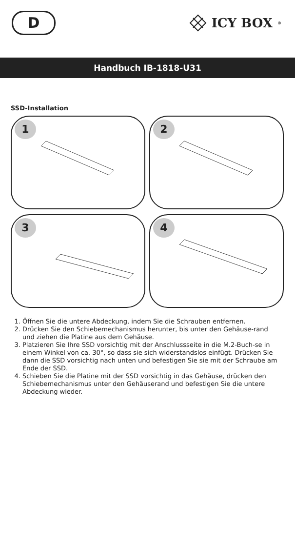D
ICY BOX<sup>®</sup>
Handbuch IB-1818-U31
SSD-Installation
1
2
3
4
1. Öffnen Sie die untere Abdeckung, indem Sie die Schrauben entfernen.
2. Drücken Sie den Schiebemechanismus herunter, bis unter den Gehäuse-rand und ziehen die Platine aus dem Gehäuse.
3. Platzieren Sie Ihre SSD vorsichtig mit der Anschlussseite in die M.2-Buch-se in einem Winkel von ca. 30°, so dass sie sich widerstandslos einfügt. Drücken Sie dann die SSD vorsichtig nach unten und befestigen Sie sie mit der Schraube am Ende der SSD.
4. Schieben Sie die Platine mit der SSD vorsichtig in das Gehäuse, drücken den Schiebemechanismus unter den Gehäuserand und befestigen Sie die untere Abdeckung wieder.